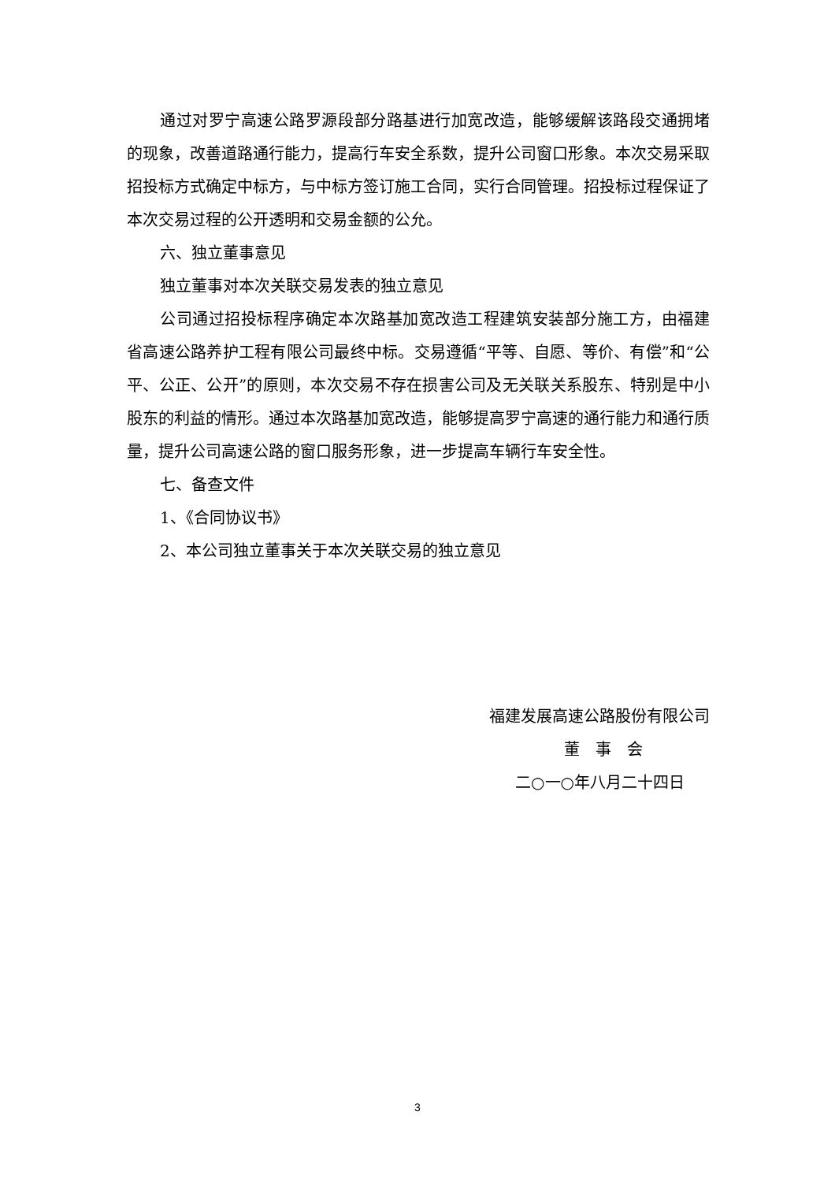通过对罗宁高速公路罗源段部分路基进行加宽改造，能够缓解该路段交通拥堵的现象，改善道路通行能力，提高行车安全系数，提升公司窗口形象。本次交易采取招投标方式确定中标方，与中标方签订施工合同，实行合同管理。招投标过程保证了本次交易过程的公开透明和交易金额的公允。
六、独立董事意见
独立董事对本次关联交易发表的独立意见
公司通过招投标程序确定本次路基加宽改造工程建筑安装部分施工方，由福建省高速公路养护工程有限公司最终中标。交易遵循“平等、自愿、等价、有偿”和“公平、公正、公开”的原则，本次交易不存在损害公司及无关联关系股东、特别是中小股东的利益的情形。通过本次路基加宽改造，能够提高罗宁高速的通行能力和通行质量，提升公司高速公路的窗口服务形象，进一步提高车辆行车安全性。
七、备查文件
1、《合同协议书》
2、本公司独立董事关于本次关联交易的独立意见
福建发展高速公路股份有限公司
董　事　会
二○一○年八月二十四日
3